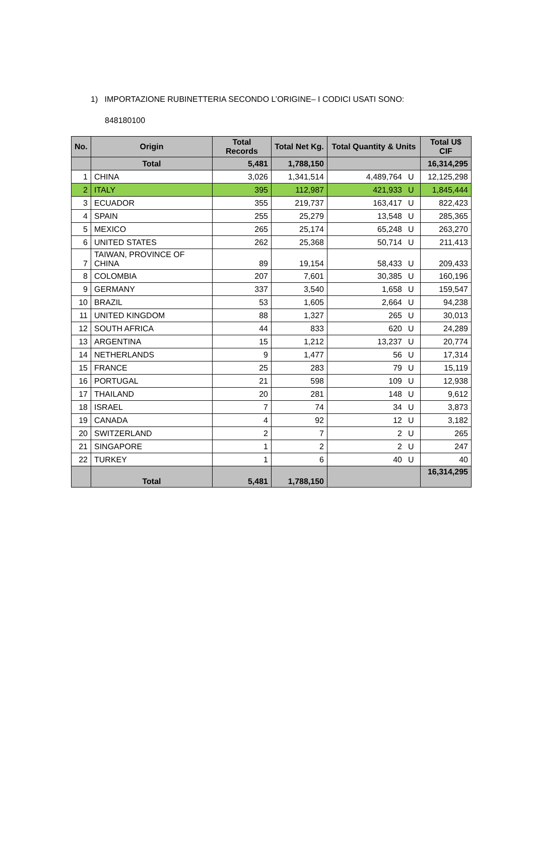1) IMPORTAZIONE RUBINETTERIA SECONDO L’ORIGINE– I CODICI USATI SONO:
848180100
| No. | Origin | Total Records | Total Net Kg. | Total Quantity & Units | | Total U$ CIF |
| --- | --- | --- | --- | --- | --- | --- |
| | Total | 5,481 | 1,788,150 | | | 16,314,295 |
| 1 | CHINA | 3,026 | 1,341,514 | 4,489,764 | U | 12,125,298 |
| 2 | ITALY | 395 | 112,987 | 421,933 | U | 1,845,444 |
| 3 | ECUADOR | 355 | 219,737 | 163,417 | U | 822,423 |
| 4 | SPAIN | 255 | 25,279 | 13,548 | U | 285,365 |
| 5 | MEXICO | 265 | 25,174 | 65,248 | U | 263,270 |
| 6 | UNITED STATES | 262 | 25,368 | 50,714 | U | 211,413 |
| 7 | TAIWAN, PROVINCE OF CHINA | 89 | 19,154 | 58,433 | U | 209,433 |
| 8 | COLOMBIA | 207 | 7,601 | 30,385 | U | 160,196 |
| 9 | GERMANY | 337 | 3,540 | 1,658 | U | 159,547 |
| 10 | BRAZIL | 53 | 1,605 | 2,664 | U | 94,238 |
| 11 | UNITED KINGDOM | 88 | 1,327 | 265 | U | 30,013 |
| 12 | SOUTH AFRICA | 44 | 833 | 620 | U | 24,289 |
| 13 | ARGENTINA | 15 | 1,212 | 13,237 | U | 20,774 |
| 14 | NETHERLANDS | 9 | 1,477 | 56 | U | 17,314 |
| 15 | FRANCE | 25 | 283 | 79 | U | 15,119 |
| 16 | PORTUGAL | 21 | 598 | 109 | U | 12,938 |
| 17 | THAILAND | 20 | 281 | 148 | U | 9,612 |
| 18 | ISRAEL | 7 | 74 | 34 | U | 3,873 |
| 19 | CANADA | 4 | 92 | 12 | U | 3,182 |
| 20 | SWITZERLAND | 2 | 7 | 2 | U | 265 |
| 21 | SINGAPORE | 1 | 2 | 2 | U | 247 |
| 22 | TURKEY | 1 | 6 | 40 | U | 40 |
| | Total | 5,481 | 1,788,150 | | | 16,314,295 |